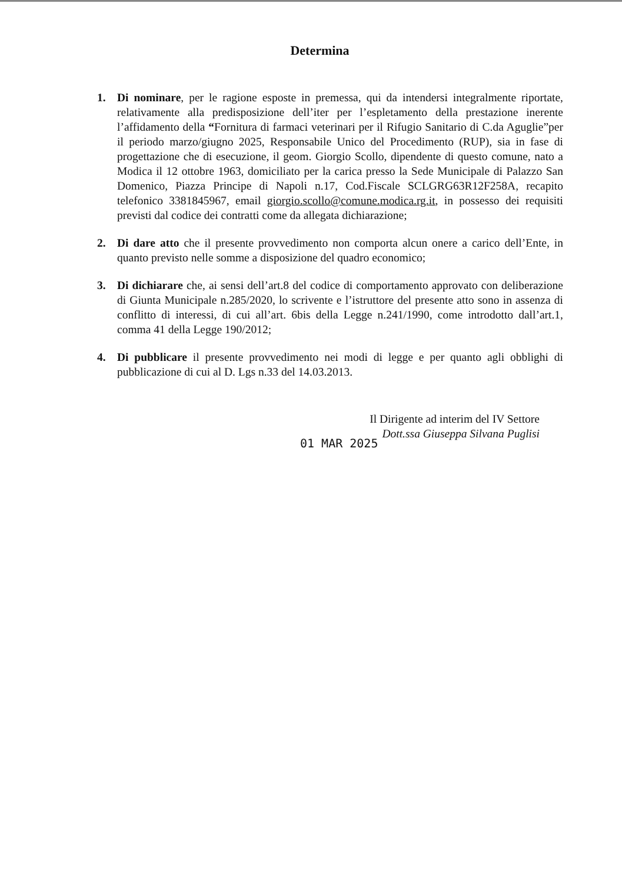Determina
1. Di nominare, per le ragione esposte in premessa, qui da intendersi integralmente riportate, relativamente alla predisposizione dell’iter per l’espletamento della prestazione inerente l’affidamento della “Fornitura di farmaci veterinari per il Rifugio Sanitario di C.da Aguglie”per il periodo marzo/giugno 2025, Responsabile Unico del Procedimento (RUP), sia in fase di progettazione che di esecuzione, il geom. Giorgio Scollo, dipendente di questo comune, nato a Modica il 12 ottobre 1963, domiciliato per la carica presso la Sede Municipale di Palazzo San Domenico, Piazza Principe di Napoli n.17, Cod.Fiscale SCLGRG63R12F258A, recapito telefonico 3381845967, email giorgio.scollo@comune.modica.rg.it, in possesso dei requisiti previsti dal codice dei contratti come da allegata dichiarazione;
2. Di dare atto che il presente provvedimento non comporta alcun onere a carico dell’Ente, in quanto previsto nelle somme a disposizione del quadro economico;
3. Di dichiarare che, ai sensi dell’art.8 del codice di comportamento approvato con deliberazione di Giunta Municipale n.285/2020, lo scrivente e l’istruttore del presente atto sono in assenza di conflitto di interessi, di cui all’art. 6bis della Legge n.241/1990, come introdotto dall’art.1, comma 41 della Legge 190/2012;
4. Di pubblicare il presente provvedimento nei modi di legge e per quanto agli obblighi di pubblicazione di cui al D. Lgs n.33 del 14.03.2013.
Il Dirigente ad interim del IV Settore
Dott.ssa Giuseppa Silvana Puglisi
01 MAR 2025